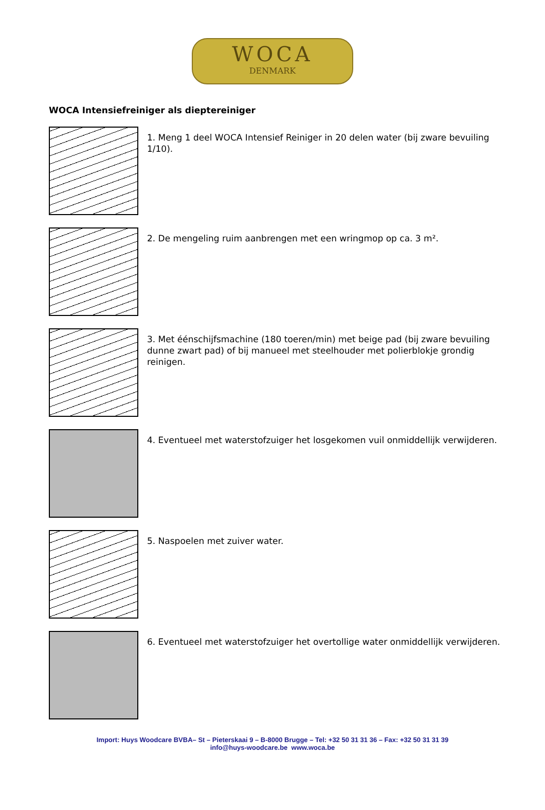WOCA
DENMARK
WOCA Intensiefreiniger als dieptereiniger
1. Meng 1 deel WOCA Intensief Reiniger in 20 delen water (bij zware bevuiling 1/10).
2. De mengeling ruim aanbrengen met een wringmop op ca. 3 m².
3. Met éénschijfsmachine (180 toeren/min) met beige pad (bij zware bevuiling dunne zwart pad) of bij manueel met steelhouder met polierblokje grondig reinigen.
4. Eventueel met waterstofzuiger het losgekomen vuil onmiddellijk verwijderen.
5. Naspoelen met zuiver water.
6. Eventueel met waterstofzuiger het overtollige water onmiddellijk verwijderen.
Import: Huys Woodcare BVBA– St – Pieterskaai 9 – B-8000 Brugge – Tel: +32 50 31 31 36 – Fax: +32 50 31 31 39
info@huys-woodcare.be www.woca.be